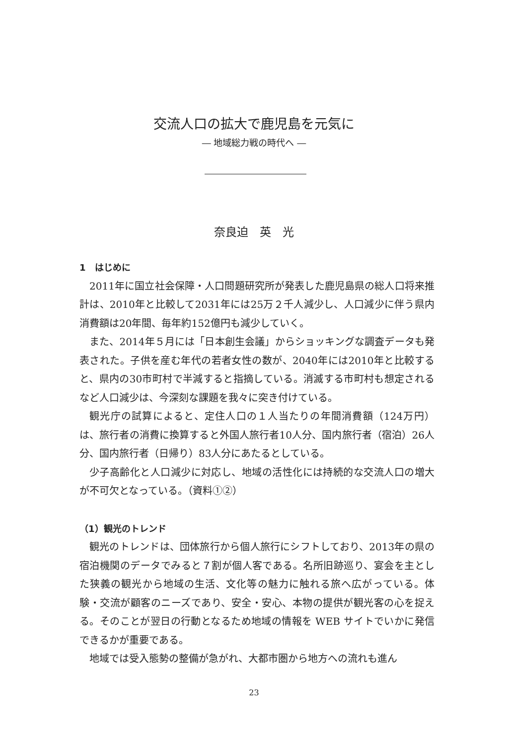交流人口の拡大で鹿児島を元気に
― 地域総力戦の時代へ ―
奈良迫　英　光
1　はじめに
2011年に国立社会保障・人口問題研究所が発表した鹿児島県の総人口将来推計は、2010年と比較して2031年には25万２千人減少し、人口減少に伴う県内消費額は20年間、毎年約152億円も減少していく。
また、2014年５月には「日本創生会議」からショッキングな調査データも発表された。子供を産む年代の若者女性の数が、2040年には2010年と比較すると、県内の30市町村で半減すると指摘している。消滅する市町村も想定されるなど人口減少は、今深刻な課題を我々に突き付けている。
観光庁の試算によると、定住人口の１人当たりの年間消費額（124万円）は、旅行者の消費に換算すると外国人旅行者10人分、国内旅行者（宿泊）26人分、国内旅行者（日帰り）83人分にあたるとしている。
少子高齢化と人口減少に対応し、地域の活性化には持続的な交流人口の増大が不可欠となっている。（資料①②）
（1）観光のトレンド
観光のトレンドは、団体旅行から個人旅行にシフトしており、2013年の県の宿泊機関のデータでみると７割が個人客である。名所旧跡巡り、宴会を主とした狭義の観光から地域の生活、文化等の魅力に触れる旅へ広がっている。体験・交流が顧客のニーズであり、安全・安心、本物の提供が観光客の心を捉える。そのことが翌日の行動となるため地域の情報を WEB サイトでいかに発信できるかが重要である。
地域では受入態勢の整備が急がれ、大都市圏から地方への流れも進ん
23